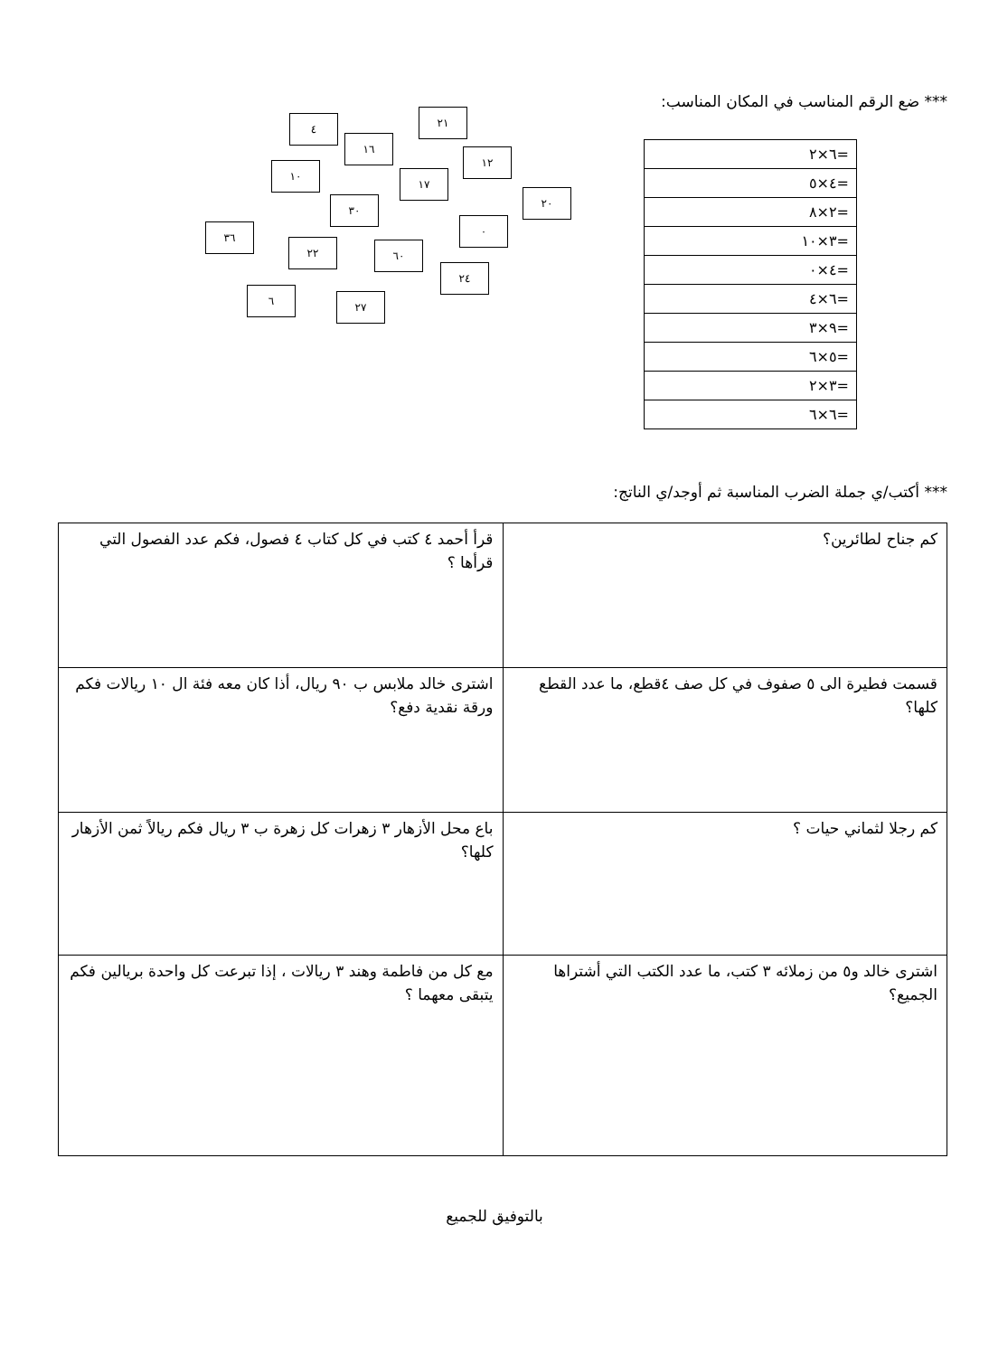*** ضع الرقم المناسب في المكان المناسب:
| =٦×٢ |
| =٤×٥ |
| =٢×٨ |
| =٣×١٠ |
| =٤×٠ |
| =٦×٤ |
| =٩×٣ |
| =٥×٦ |
| =٣×٢ |
| =٦×٦ |
٤ ٢١
١٦
١٢
١٠
١٧
٢٠
٣٠
٠
٣٦
٢٢ ٦٠
٢٤
٦ ٢٧
*** أكتب/ي جملة الضرب المناسبة ثم أوجد/ي الناتج:
| كم جناح لطائرين؟ | قرأ أحمد ٤ كتب في كل كتاب ٤ فصول، فكم عدد الفصول التي قرأها ؟ |
| قسمت فطيرة الى ٥ صفوف في كل صف ٤قطع، ما عدد القطع كلها؟ | اشترى خالد ملابس ب ٩٠ ريال، أذا كان معه فئة ال ١٠ ريالات فكم ورقة نقدية دفع؟ |
| كم رجلا لثماني حيات ؟ | باع محل الأزهار ٣ زهرات كل زهرة ب ٣ ريال فكم ريالاً ثمن الأزهار كلها؟ |
| اشترى خالد و٥ من زملائه ٣ كتب، ما عدد الكتب التي أشتراها الجميع؟ | مع كل من فاطمة وهند ٣ ريالات ، إذا تبرعت كل واحدة بريالين فكم يتبقى معهما ؟ |
بالتوفيق للجميع